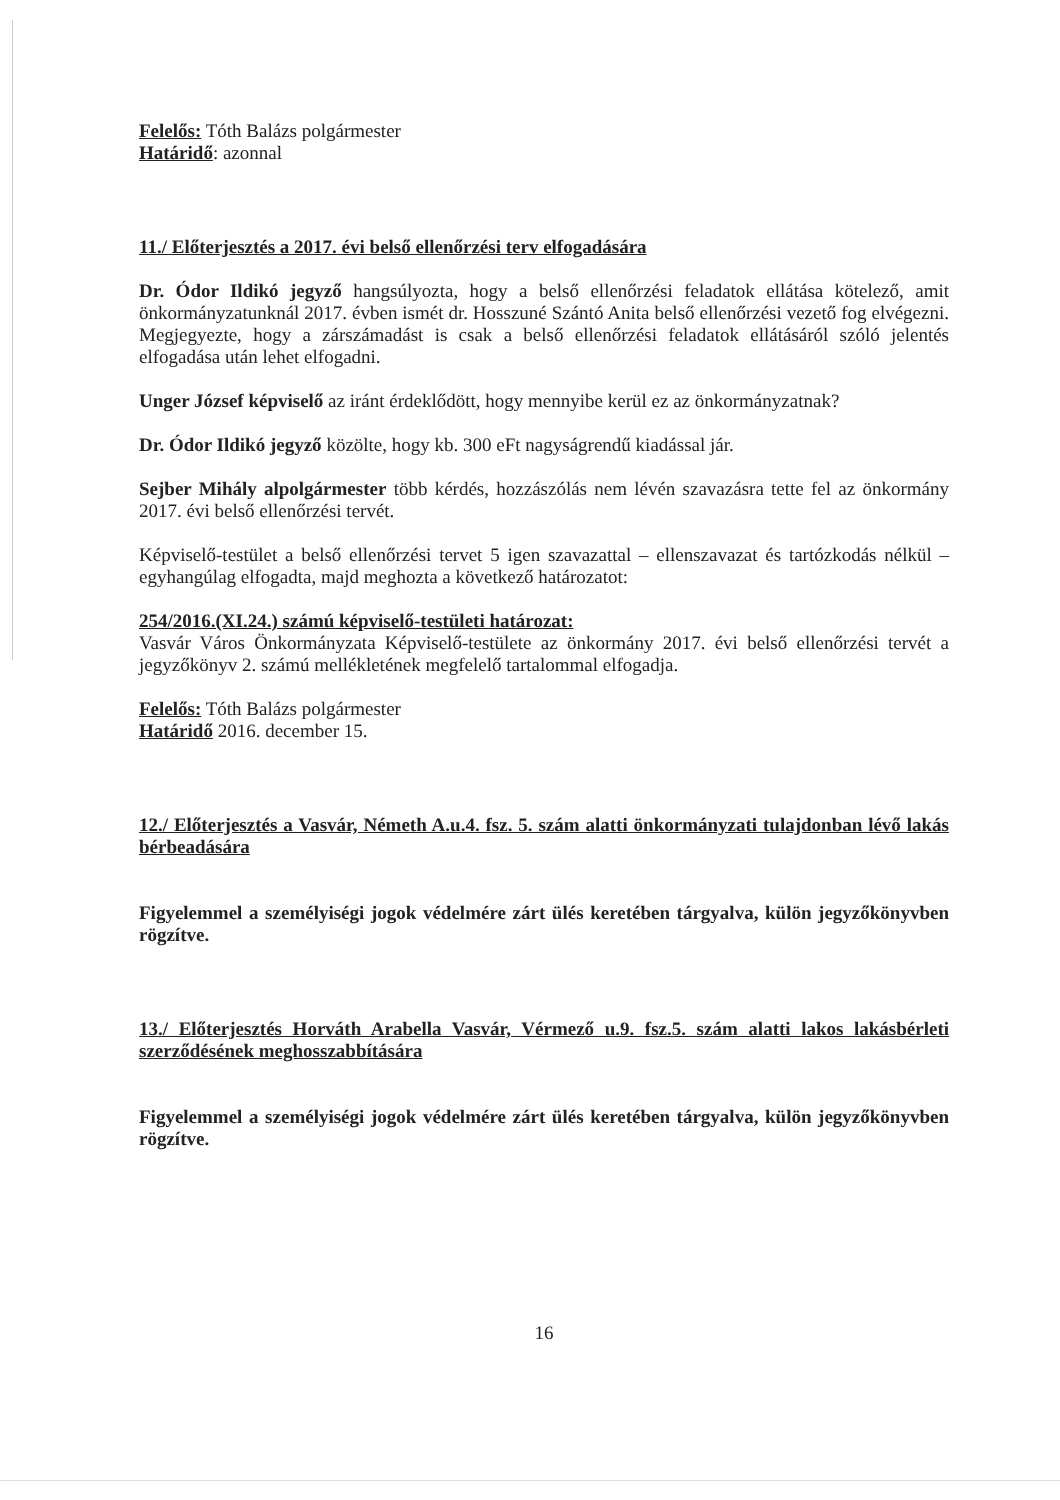Felelős: Tóth Balázs polgármester
Határidő: azonnal
11./ Előterjesztés a 2017. évi belső ellenőrzési terv elfogadására
Dr. Ódor Ildikó jegyző hangsúlyozta, hogy a belső ellenőrzési feladatok ellátása kötelező, amit önkormányzatunknál 2017. évben ismét dr. Hosszuné Szántó Anita belső ellenőrzési vezető fog elvégezni. Megjegyezte, hogy a zárszámadást is csak a belső ellenőrzési feladatok ellátásáról szóló jelentés elfogadása után lehet elfogadni.
Unger József képviselő az iránt érdeklődött, hogy mennyibe kerül ez az önkormányzatnak?
Dr. Ódor Ildikó jegyző közölte, hogy kb. 300 eFt nagyságrendű kiadással jár.
Sejber Mihály alpolgármester több kérdés, hozzászólás nem lévén szavazásra tette fel az önkormány 2017. évi belső ellenőrzési tervét.
Képviselő-testület a belső ellenőrzési tervet 5 igen szavazattal – ellenszavazat és tartózkodás nélkül – egyhangúlag elfogadta, majd meghozta a következő határozatot:
254/2016.(XI.24.) számú képviselő-testületi határozat:
Vasvár Város Önkormányzata Képviselő-testülete az önkormány 2017. évi belső ellenőrzési tervét a jegyzőkönyv 2. számú mellékletének megfelelő tartalommal elfogadja.
Felelős: Tóth Balázs polgármester
Határidő 2016. december 15.
12./ Előterjesztés a Vasvár, Németh A.u.4. fsz. 5. szám alatti önkormányzati tulajdonban lévő lakás bérbeadására
Figyelemmel a személyiségi jogok védelmére zárt ülés keretében tárgyalva, külön jegyzőkönyvben rögzítve.
13./ Előterjesztés Horváth Arabella Vasvár, Vérmező u.9. fsz.5. szám alatti lakos lakásbérleti szerződésének meghosszabbítására
Figyelemmel a személyiségi jogok védelmére zárt ülés keretében tárgyalva, külön jegyzőkönyvben rögzítve.
16